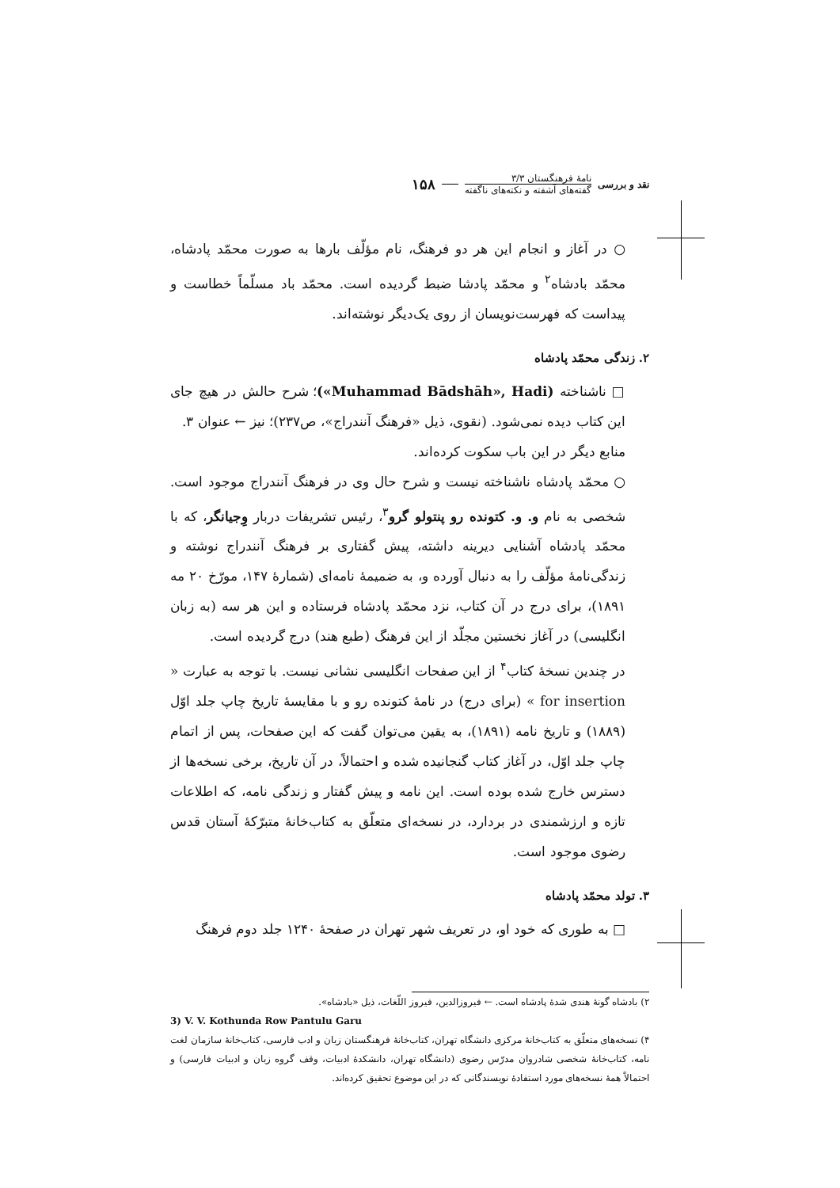نقد و بررسی
نامهٔ فرهنگستان ۳/۳
گفته‌های آشفته و نکته‌های ناگفته
۱۵۸
○ در آغاز و انجام این هر دو فرهنگ، نام مؤلّف بارها به صورت محمّد پادشاه، محمّد بادشاه<sup>۲</sup> و محمّد پادشا ضبط گردیده است. محمّد باد مسلّماً خطاست و پیداست که فهرست‌نویسان از روی یک‌دیگر نوشته‌اند.
۲. زندگی محمّد پادشاه
□ ناشناخته (Muhammad Bādshāh», Hadi»)؛ شرح حالش در هیچ جای این کتاب دیده نمی‌شود. (نقوی، ذیل «فرهنگ آنندراج»، ص۲۳۷)؛ نیز ← عنوان ۳.
منابع دیگر در این باب سکوت کرده‌اند.
○ محمّد پادشاه ناشناخته نیست و شرح حال وی در فرهنگ آنندراج موجود است. شخصی به نام و. و. کتونده رو پنتولو گرو<sup>۳</sup>، رئیس تشریفات دربار وِجیانگر، که با محمّد پادشاه آشنایی دیرینه داشته، پیش گفتاری بر فرهنگ آنندراج نوشته و زندگی‌نامهٔ مؤلّف را به دنبال آورده و، به ضمیمهٔ نامه‌ای (شمارهٔ ۱۴۷، مورّخ ۲۰ مه ۱۸۹۱)، برای درج در آن کتاب، نزد محمّد پادشاه فرستاده و این هر سه (به زبان انگلیسی) در آغاز نخستین مجلّد از این فرهنگ (طبع هند) درج گردیده است.
در چندین نسخهٔ کتاب<sup>۴</sup> از این صفحات انگلیسی نشانی نیست. با توجه به عبارت « for insertion » (برای درج) در نامهٔ کتونده رو و با مقایسهٔ تاریخ چاپ جلد اوّل (۱۸۸۹) و تاریخ نامه (۱۸۹۱)، به یقین می‌توان گفت که این صفحات، پس از اتمام چاپ جلد اوّل، در آغاز کتاب گنجانیده شده و احتمالاً، در آن تاریخ، برخی نسخه‌ها از دسترس خارج شده بوده است. این نامه و پیش گفتار و زندگی نامه، که اطلاعات تازه و ارزشمندی در بردارد، در نسخه‌ای متعلّق به کتاب‌خانهٔ متبرّکهٔ آستان قدس رضوی موجود است.
۳. تولد محمّد پادشاه
□ به طوری که خود او، در تعریف شهر تهران در صفحهٔ ۱۲۴۰ جلد دوم فرهنگ
۲) بادشاه گونهٔ هندی شدهٔ پادشاه است. ← فیروزالدین، فیروز اللّغات، ذیل «بادشاه».
3) V. V. Kothunda Row Pantulu Garu
۴) نسخه‌های متعلّق به کتاب‌خانهٔ مرکزی دانشگاه تهران، کتاب‌خانهٔ فرهنگستان زبان و ادب فارسی، کتاب‌خانهٔ سازمان لغت نامه، کتاب‌خانهٔ شخصی شادروان مدرّس رضوی (دانشگاه تهران، دانشکدهٔ ادبیات، وقف گروه زبان و ادبیات فارسی) و احتمالاً همهٔ نسخه‌های مورد استفادهٔ نویسندگانی که در این موضوع تحقیق کرده‌اند.